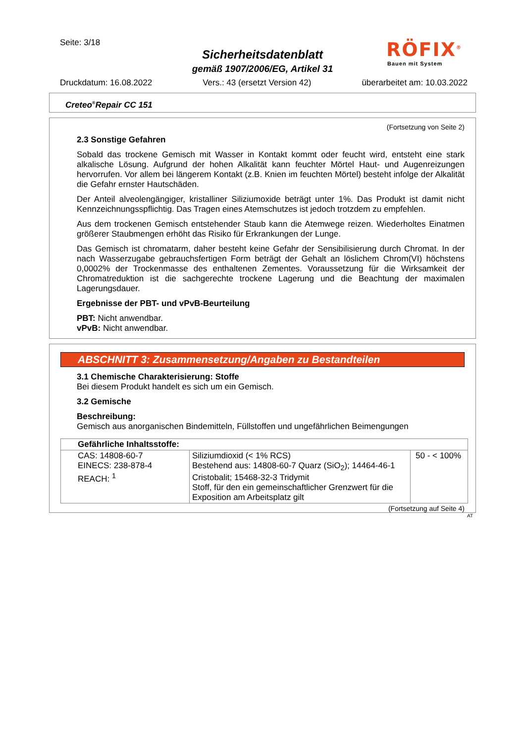Seite: 3/18
Sicherheitsdatenblatt
gemäß 1907/2006/EG, Artikel 31
RÖFIX<sup>®</sup>
Bauen mit System
Druckdatum: 16.08.2022 Vers.: 43 (ersetzt Version 42) überarbeitet am: 10.03.2022
Creteo<sup>®</sup>Repair CC 151
(Fortsetzung von Seite 2)
2.3 Sonstige Gefahren
Sobald das trockene Gemisch mit Wasser in Kontakt kommt oder feucht wird, entsteht eine stark alkalische Lösung. Aufgrund der hohen Alkalität kann feuchter Mörtel Haut- und Augenreizungen hervorrufen. Vor allem bei längerem Kontakt (z.B. Knien im feuchten Mörtel) besteht infolge der Alkalität die Gefahr ernster Hautschäden.
Der Anteil alveolengängiger, kristalliner Siliziumoxide beträgt unter 1%. Das Produkt ist damit nicht Kennzeichnungsspflichtig. Das Tragen eines Atemschutzes ist jedoch trotzdem zu empfehlen.
Aus dem trockenen Gemisch entstehender Staub kann die Atemwege reizen. Wiederholtes Einatmen größerer Staubmengen erhöht das Risiko für Erkrankungen der Lunge.
Das Gemisch ist chromatarm, daher besteht keine Gefahr der Sensibilisierung durch Chromat. In der nach Wasserzugabe gebrauchsfertigen Form beträgt der Gehalt an löslichem Chrom(VI) höchstens 0,0002% der Trockenmasse des enthaltenen Zementes. Voraussetzung für die Wirksamkeit der Chromatreduktion ist die sachgerechte trockene Lagerung und die Beachtung der maximalen Lagerungsdauer.
Ergebnisse der PBT- und vPvB-Beurteilung
PBT: Nicht anwendbar.
vPvB: Nicht anwendbar.
ABSCHNITT 3: Zusammensetzung/Angaben zu Bestandteilen
3.1 Chemische Charakterisierung: Stoffe
Bei diesem Produkt handelt es sich um ein Gemisch.
3.2 Gemische
Beschreibung:
Gemisch aus anorganischen Bindemitteln, Füllstoffen und ungefährlichen Beimengungen
| Gefährliche Inhaltsstoffe: | | |
| --- | --- | --- |
| CAS: 14808-60-7 EINECS: 238-878-4 REACH: <sup>1</sup> | Siliziumdioxid (< 1% RCS) Bestehend aus: 14808-60-7 Quarz (SiO<sub>2</sub>); 14464-46-1 Cristobalit; 15468-32-3 Tridymit Stoff, für den ein gemeinschaftlicher Grenzwert für die Exposition am Arbeitsplatz gilt | 50 - < 100% |
(Fortsetzung auf Seite 4)
AT